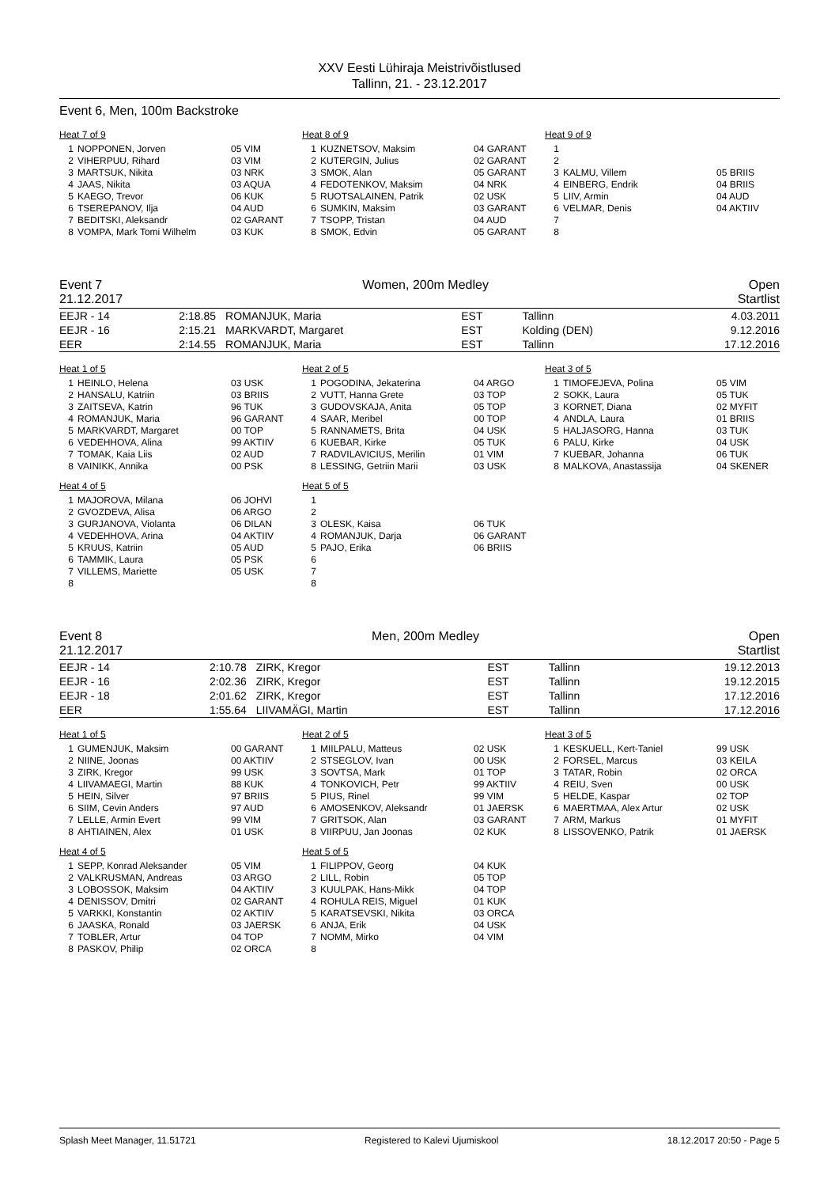XXV Eesti Lühiraja Meistrivõistlused
Tallinn, 21. - 23.12.2017
Event 6, Men, 100m Backstroke
Heat 7 of 9
| 1 | NOPPONEN, Jorven | 05 VIM |
| 2 | VIHERPUU, Rihard | 03 VIM |
| 3 | MARTSUK, Nikita | 03 NRK |
| 4 | JAAS, Nikita | 03 AQUA |
| 5 | KAEGO, Trevor | 06 KUK |
| 6 | TSEREPANOV, Ilja | 04 AUD |
| 7 | BEDITSKI, Aleksandr | 02 GARANT |
| 8 | VOMPA, Mark Tomi Wilhelm | 03 KUK |
Heat 8 of 9
| 1 | KUZNETSOV, Maksim | 04 GARANT |
| 2 | KUTERGIN, Julius | 02 GARANT |
| 3 | SMOK, Alan | 05 GARANT |
| 4 | FEDOTENKOV, Maksim | 04 NRK |
| 5 | RUOTSALAINEN, Patrik | 02 USK |
| 6 | SUMKIN, Maksim | 03 GARANT |
| 7 | TSOPP, Tristan | 04 AUD |
| 8 | SMOK, Edvin | 05 GARANT |
Heat 9 of 9
| 1 | | |
| 2 | | |
| 3 | KALMU, Villem | 05 BRIIS |
| 4 | EINBERG, Endrik | 04 BRIIS |
| 5 | LIIV, Armin | 04 AUD |
| 6 | VELMAR, Denis | 04 AKTIIV |
| 7 | | |
| 8 | | |
Event 7 Women, 200m Medley Open
21.12.2017 Startlist
| EEJR - 14 | 2:18.85 | ROMANJUK, Maria | EST | Tallinn | 4.03.2011 |
| EEJR - 16 | 2:15.21 | MARKVARDT, Margaret | EST | Kolding (DEN) | 9.12.2016 |
| EER | 2:14.55 | ROMANJUK, Maria | EST | Tallinn | 17.12.2016 |
Heat 1 of 5
| 1 | HEINLO, Helena | 03 USK |
| 2 | HANSALU, Katriin | 03 BRIIS |
| 3 | ZAITSEVA, Katrin | 96 TUK |
| 4 | ROMANJUK, Maria | 96 GARANT |
| 5 | MARKVARDT, Margaret | 00 TOP |
| 6 | VEDEHHOVA, Alina | 99 AKTIIV |
| 7 | TOMAK, Kaia Liis | 02 AUD |
| 8 | VAINIKK, Annika | 00 PSK |
Heat 2 of 5
| 1 | POGODINA, Jekaterina | 04 ARGO |
| 2 | VUTT, Hanna Grete | 03 TOP |
| 3 | GUDOVSKAJA, Anita | 05 TOP |
| 4 | SAAR, Meribel | 00 TOP |
| 5 | RANNAMETS, Brita | 04 USK |
| 6 | KUEBAR, Kirke | 05 TUK |
| 7 | RADVILAVICIUS, Merilin | 01 VIM |
| 8 | LESSING, Getriin Marii | 03 USK |
Heat 3 of 5
| 1 | TIMOFEJEVA, Polina | 05 VIM |
| 2 | SOKK, Laura | 05 TUK |
| 3 | KORNET, Diana | 02 MYFIT |
| 4 | ANDLA, Laura | 01 BRIIS |
| 5 | HALJASORG, Hanna | 03 TUK |
| 6 | PALU, Kirke | 04 USK |
| 7 | KUEBAR, Johanna | 06 TUK |
| 8 | MALKOVA, Anastassija | 04 SKENER |
Heat 4 of 5
| 1 | MAJOROVA, Milana | 06 JOHVI |
| 2 | GVOZDEVA, Alisa | 06 ARGO |
| 3 | GURJANOVA, Violanta | 06 DILAN |
| 4 | VEDEHHOVA, Arina | 04 AKTIIV |
| 5 | KRUUS, Katriin | 05 AUD |
| 6 | TAMMIK, Laura | 05 PSK |
| 7 | VILLEMS, Mariette | 05 USK |
| 8 | | |
Heat 5 of 5
| 1 | | |
| 2 | | |
| 3 | OLESK, Kaisa | 06 TUK |
| 4 | ROMANJUK, Darja | 06 GARANT |
| 5 | PAJO, Erika | 06 BRIIS |
| 6 | | |
| 7 | | |
| 8 | | |
Event 8 Men, 200m Medley Open
21.12.2017 Startlist
| EEJR - 14 | 2:10.78 | ZIRK, Kregor | EST | Tallinn | 19.12.2013 |
| EEJR - 16 | 2:02.36 | ZIRK, Kregor | EST | Tallinn | 19.12.2015 |
| EEJR - 18 | 2:01.62 | ZIRK, Kregor | EST | Tallinn | 17.12.2016 |
| EER | 1:55.64 | LIIVAMÄGI, Martin | EST | Tallinn | 17.12.2016 |
Heat 1 of 5
| 1 | GUMENJUK, Maksim | 00 GARANT |
| 2 | NIINE, Joonas | 00 AKTIIV |
| 3 | ZIRK, Kregor | 99 USK |
| 4 | LIIVAMAEGI, Martin | 88 KUK |
| 5 | HEIN, Silver | 97 BRIIS |
| 6 | SIIM, Cevin Anders | 97 AUD |
| 7 | LELLE, Armin Evert | 99 VIM |
| 8 | AHTIAINEN, Alex | 01 USK |
Heat 2 of 5
| 1 | MIILPALU, Matteus | 02 USK |
| 2 | STSEGLOV, Ivan | 00 USK |
| 3 | SOVTSA, Mark | 01 TOP |
| 4 | TONKOVICH, Petr | 99 AKTIIV |
| 5 | PIUS, Rinel | 99 VIM |
| 6 | AMOSENKOV, Aleksandr | 01 JAERSK |
| 7 | GRITSOK, Alan | 03 GARANT |
| 8 | VIIRPUU, Jan Joonas | 02 KUK |
Heat 3 of 5
| 1 | KESKUELL, Kert-Taniel | 99 USK |
| 2 | FORSEL, Marcus | 03 KEILA |
| 3 | TATAR, Robin | 02 ORCA |
| 4 | REIU, Sven | 00 USK |
| 5 | HELDE, Kaspar | 02 TOP |
| 6 | MAERTMAA, Alex Artur | 02 USK |
| 7 | ARM, Markus | 01 MYFIT |
| 8 | LISSOVENKO, Patrik | 01 JAERSK |
Heat 4 of 5
| 1 | SEPP, Konrad Aleksander | 05 VIM |
| 2 | VALKRUSMAN, Andreas | 03 ARGO |
| 3 | LOBOSSOK, Maksim | 04 AKTIIV |
| 4 | DENISSOV, Dmitri | 02 GARANT |
| 5 | VARKKI, Konstantin | 02 AKTIIV |
| 6 | JAASKA, Ronald | 03 JAERSK |
| 7 | TOBLER, Artur | 04 TOP |
| 8 | PASKOV, Philip | 02 ORCA |
Heat 5 of 5
| 1 | FILIPPOV, Georg | 04 KUK |
| 2 | LILL, Robin | 05 TOP |
| 3 | KUULPAK, Hans-Mikk | 04 TOP |
| 4 | ROHULA REIS, Miguel | 01 KUK |
| 5 | KARATSEVSKI, Nikita | 03 ORCA |
| 6 | ANJA, Erik | 04 USK |
| 7 | NOMM, Mirko | 04 VIM |
| 8 | | |
Splash Meet Manager, 11.51721 Registered to Kalevi Ujumiskool 18.12.2017 20:50 - Page 5